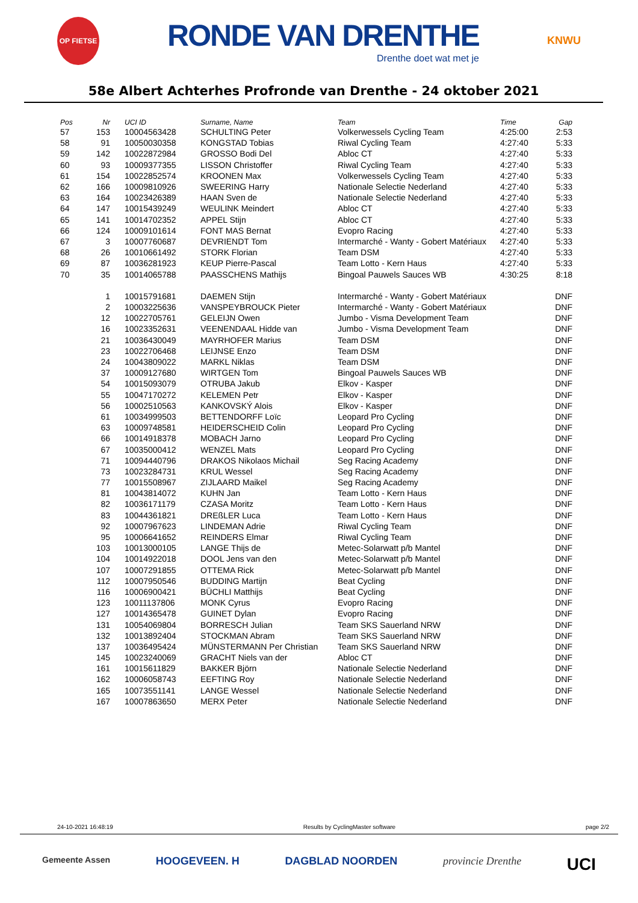OP FIETSE
RONDE VAN DRENTHE
Drenthe doet wat met je
KNWU
58e Albert Achterhes Profronde van Drenthe - 24 oktober 2021
| Pos | Nr | UCI ID | Surname, Name | Team | Time | Gap |
| --- | --- | --- | --- | --- | --- | --- |
| 57 | 153 | 10004563428 | SCHULTING Peter | Volkerwessels Cycling Team | 4:25:00 | 2:53 |
| 58 | 91 | 10050030358 | KONGSTAD Tobias | Riwal Cycling Team | 4:27:40 | 5:33 |
| 59 | 142 | 10022872984 | GROSSO Bodi Del | Abloc CT | 4:27:40 | 5:33 |
| 60 | 93 | 10009377355 | LISSON Christoffer | Riwal Cycling Team | 4:27:40 | 5:33 |
| 61 | 154 | 10022852574 | KROONEN Max | Volkerwessels Cycling Team | 4:27:40 | 5:33 |
| 62 | 166 | 10009810926 | SWEERING Harry | Nationale Selectie Nederland | 4:27:40 | 5:33 |
| 63 | 164 | 10023426389 | HAAN Sven de | Nationale Selectie Nederland | 4:27:40 | 5:33 |
| 64 | 147 | 10015439249 | WEULINK Meindert | Abloc CT | 4:27:40 | 5:33 |
| 65 | 141 | 10014702352 | APPEL Stijn | Abloc CT | 4:27:40 | 5:33 |
| 66 | 124 | 10009101614 | FONT MAS Bernat | Evopro Racing | 4:27:40 | 5:33 |
| 67 | 3 | 10007760687 | DEVRIENDT Tom | Intermarché - Wanty - Gobert Matériaux | 4:27:40 | 5:33 |
| 68 | 26 | 10010661492 | STORK Florian | Team DSM | 4:27:40 | 5:33 |
| 69 | 87 | 10036281923 | KEUP Pierre-Pascal | Team Lotto - Kern Haus | 4:27:40 | 5:33 |
| 70 | 35 | 10014065788 | PAASSCHENS Mathijs | Bingoal Pauwels Sauces WB | 4:30:25 | 8:18 |
| | 1 | 10015791681 | DAEMEN Stijn | Intermarché - Wanty - Gobert Matériaux | | DNF |
| | 2 | 10003225636 | VANSPEYBROUCK Pieter | Intermarché - Wanty - Gobert Matériaux | | DNF |
| | 12 | 10022705761 | GELEIJN Owen | Jumbo - Visma Development Team | | DNF |
| | 16 | 10023352631 | VEENENDAAL Hidde van | Jumbo - Visma Development Team | | DNF |
| | 21 | 10036430049 | MAYRHOFER Marius | Team DSM | | DNF |
| | 23 | 10022706468 | LEIJNSE Enzo | Team DSM | | DNF |
| | 24 | 10043809022 | MARKL Niklas | Team DSM | | DNF |
| | 37 | 10009127680 | WIRTGEN Tom | Bingoal Pauwels Sauces WB | | DNF |
| | 54 | 10015093079 | OTRUBA Jakub | Elkov - Kasper | | DNF |
| | 55 | 10047170272 | KELEMEN Petr | Elkov - Kasper | | DNF |
| | 56 | 10002510563 | KANKOVSKÝ Alois | Elkov - Kasper | | DNF |
| | 61 | 10034999503 | BETTENDORFF Loïc | Leopard Pro Cycling | | DNF |
| | 63 | 10009748581 | HEIDERSCHEID Colin | Leopard Pro Cycling | | DNF |
| | 66 | 10014918378 | MOBACH Jarno | Leopard Pro Cycling | | DNF |
| | 67 | 10035000412 | WENZEL Mats | Leopard Pro Cycling | | DNF |
| | 71 | 10094440796 | DRAKOS Nikolaos Michail | Seg Racing Academy | | DNF |
| | 73 | 10023284731 | KRUL Wessel | Seg Racing Academy | | DNF |
| | 77 | 10015508967 | ZIJLAARD Maikel | Seg Racing Academy | | DNF |
| | 81 | 10043814072 | KUHN Jan | Team Lotto - Kern Haus | | DNF |
| | 82 | 10036171179 | CZASA Moritz | Team Lotto - Kern Haus | | DNF |
| | 83 | 10044361821 | DREßLER Luca | Team Lotto - Kern Haus | | DNF |
| | 92 | 10007967623 | LINDEMAN Adrie | Riwal Cycling Team | | DNF |
| | 95 | 10006641652 | REINDERS Elmar | Riwal Cycling Team | | DNF |
| | 103 | 10013000105 | LANGE Thijs de | Metec-Solarwatt p/b Mantel | | DNF |
| | 104 | 10014922018 | DOOL Jens van den | Metec-Solarwatt p/b Mantel | | DNF |
| | 107 | 10007291855 | OTTEMA Rick | Metec-Solarwatt p/b Mantel | | DNF |
| | 112 | 10007950546 | BUDDING Martijn | Beat Cycling | | DNF |
| | 116 | 10006900421 | BÜCHLI Matthijs | Beat Cycling | | DNF |
| | 123 | 10011137806 | MONK Cyrus | Evopro Racing | | DNF |
| | 127 | 10014365478 | GUINET Dylan | Evopro Racing | | DNF |
| | 131 | 10054069804 | BORRESCH Julian | Team SKS Sauerland NRW | | DNF |
| | 132 | 10013892404 | STOCKMAN Abram | Team SKS Sauerland NRW | | DNF |
| | 137 | 10036495424 | MÜNSTERMANN Per Christian | Team SKS Sauerland NRW | | DNF |
| | 145 | 10023240069 | GRACHT Niels van der | Abloc CT | | DNF |
| | 161 | 10015611829 | BAKKER Björn | Nationale Selectie Nederland | | DNF |
| | 162 | 10006058743 | EEFTING Roy | Nationale Selectie Nederland | | DNF |
| | 165 | 10073551141 | LANGE Wessel | Nationale Selectie Nederland | | DNF |
| | 167 | 10007863650 | MERX Peter | Nationale Selectie Nederland | | DNF |
24-10-2021 16:48:19 Results by CyclingMaster software page 2/2
Gemeente Assen HOOGEVEEN. H DAGBLAD NOORDEN provincie Drenthe UCI